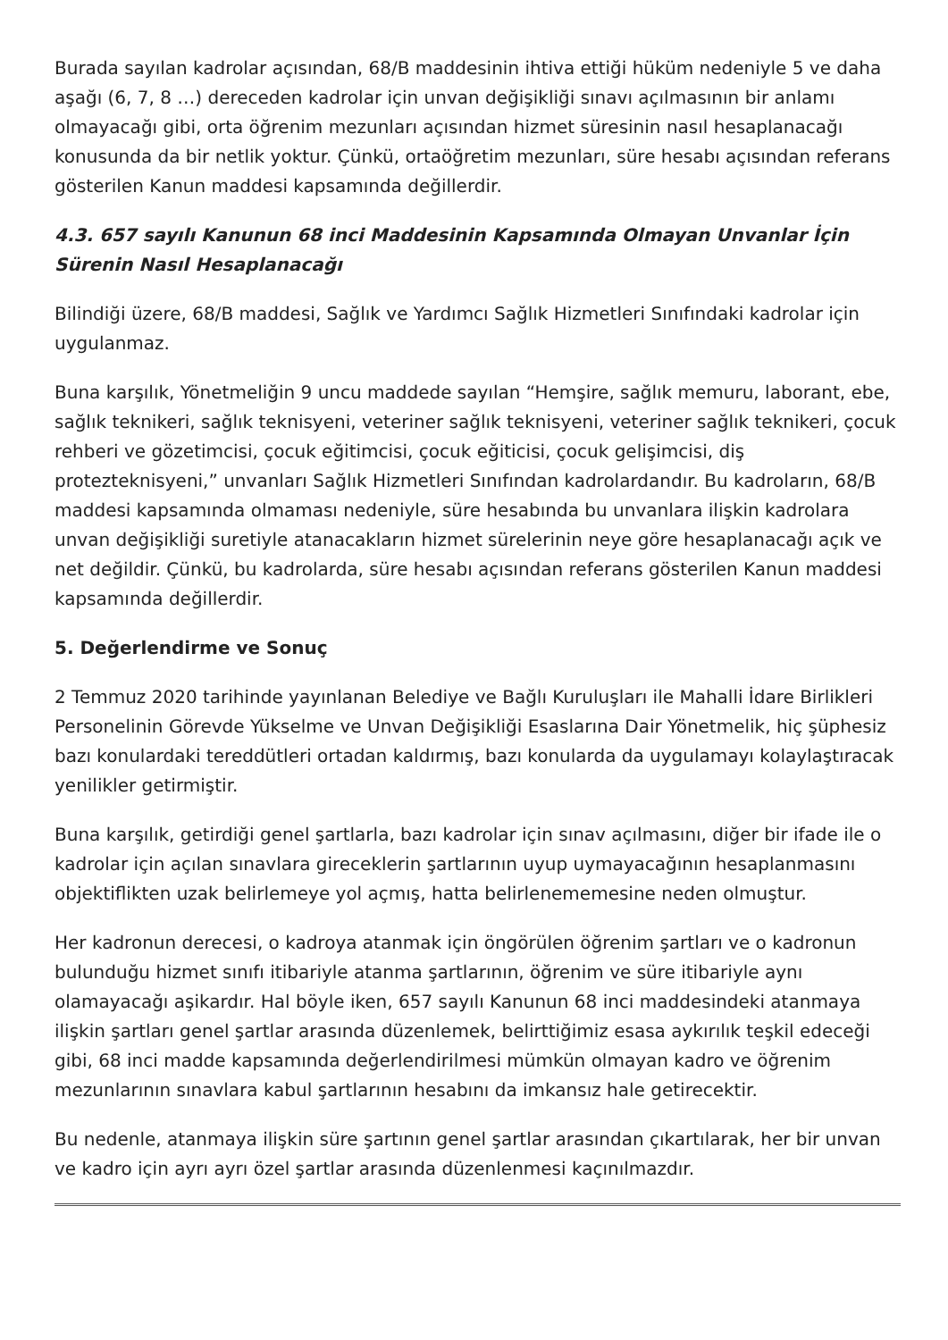Burada sayılan kadrolar açısından, 68/B maddesinin ihtiva ettiği hüküm nedeniyle 5 ve daha aşağı (6, 7, 8 …) dereceden kadrolar için unvan değişikliği sınavı açılmasının bir anlamı olmayacağı gibi, orta öğrenim mezunları açısından hizmet süresinin nasıl hesaplanacağı konusunda da bir netlik yoktur. Çünkü, ortaöğretim mezunları, süre hesabı açısından referans gösterilen Kanun maddesi kapsamında değillerdir.
4.3. 657 sayılı Kanunun 68 inci Maddesinin Kapsamında Olmayan Unvanlar İçin Sürenin Nasıl Hesaplanacağı
Bilindiği üzere, 68/B maddesi, Sağlık ve Yardımcı Sağlık Hizmetleri Sınıfındaki kadrolar için uygulanmaz.
Buna karşılık, Yönetmeliğin 9 uncu maddede sayılan “Hemşire, sağlık memuru, laborant, ebe, sağlık teknikeri, sağlık teknisyeni, veteriner sağlık teknisyeni, veteriner sağlık teknikeri, çocuk rehberi ve gözetimcisi, çocuk eğitimcisi, çocuk eğiticisi, çocuk gelişimcisi, diş protezteknisyeni,” unvanları Sağlık Hizmetleri Sınıfından kadrolardandır. Bu kadroların, 68/B maddesi kapsamında olmaması nedeniyle, süre hesabında bu unvanlara ilişkin kadrolara unvan değişikliği suretiyle atanacakların hizmet sürelerinin neye göre hesaplanacağı açık ve net değildir. Çünkü, bu kadrolarda, süre hesabı açısından referans gösterilen Kanun maddesi kapsamında değillerdir.
5. Değerlendirme ve Sonuç
2 Temmuz 2020 tarihinde yayınlanan Belediye ve Bağlı Kuruluşları ile Mahalli İdare Birlikleri Personelinin Görevde Yükselme ve Unvan Değişikliği Esaslarına Dair Yönetmelik, hiç şüphesiz bazı konulardaki tereddütleri ortadan kaldırmış, bazı konularda da uygulamayı kolaylaştıracak yenilikler getirmiştir.
Buna karşılık, getirdiği genel şartlarla, bazı kadrolar için sınav açılmasını, diğer bir ifade ile o kadrolar için açılan sınavlara gireceklerin şartlarının uyup uymayacağının hesaplanmasını objektiflikten uzak belirlemeye yol açmış, hatta belirlenememesine neden olmuştur.
Her kadronun derecesi, o kadroya atanmak için öngörülen öğrenim şartları ve o kadronun bulunduğu hizmet sınıfı itibariyle atanma şartlarının, öğrenim ve süre itibariyle aynı olamayacağı aşikardır. Hal böyle iken, 657 sayılı Kanunun 68 inci maddesindeki atanmaya ilişkin şartları genel şartlar arasında düzenlemek, belirttiğimiz esasa aykırılık teşkil edeceği gibi, 68 inci madde kapsamında değerlendirilmesi mümkün olmayan kadro ve öğrenim mezunlarının sınavlara kabul şartlarının hesabını da imkansız hale getirecektir.
Bu nedenle, atanmaya ilişkin süre şartının genel şartlar arasından çıkartılarak, her bir unvan ve kadro için ayrı ayrı özel şartlar arasında düzenlenmesi kaçınılmazdır.